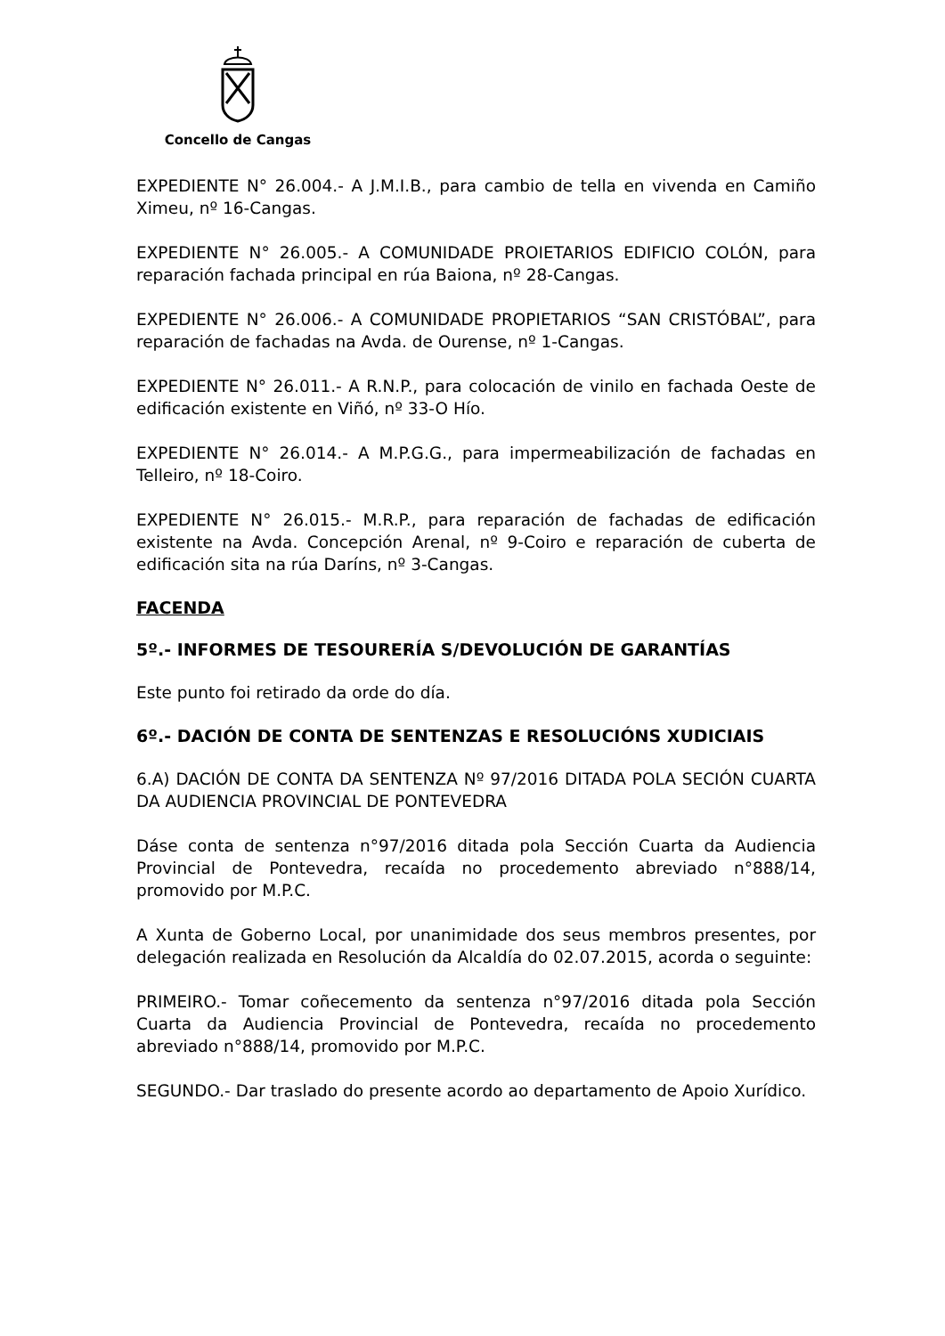Concello de Cangas
EXPEDIENTE N° 26.004.- A J.M.I.B., para cambio de tella en vivenda en Camiño Ximeu, nº 16-Cangas.
EXPEDIENTE N° 26.005.- A COMUNIDADE PROIETARIOS EDIFICIO COLÓN, para reparación fachada principal en rúa Baiona, nº 28-Cangas.
EXPEDIENTE N° 26.006.- A COMUNIDADE PROPIETARIOS “SAN CRISTÓBAL”, para reparación de fachadas na Avda. de Ourense, nº 1-Cangas.
EXPEDIENTE N° 26.011.- A R.N.P., para colocación de vinilo en fachada Oeste de edificación existente en Viñó, nº 33-O Hío.
EXPEDIENTE N° 26.014.- A M.P.G.G., para impermeabilización de fachadas en Telleiro, nº 18-Coiro.
EXPEDIENTE N° 26.015.- M.R.P., para reparación de fachadas de edificación existente na Avda. Concepción Arenal, nº 9-Coiro e reparación de cuberta de edificación sita na rúa Daríns, nº 3-Cangas.
FACENDA
5º.- INFORMES DE TESOURERÍA S/DEVOLUCIÓN DE GARANTÍAS
Este punto foi retirado da orde do día.
6º.- DACIÓN DE CONTA DE SENTENZAS E RESOLUCIÓNS XUDICIAIS
6.A) DACIÓN DE CONTA DA SENTENZA Nº 97/2016 DITADA POLA SECIÓN CUARTA DA AUDIENCIA PROVINCIAL DE PONTEVEDRA
Dáse conta de sentenza n°97/2016 ditada pola Sección Cuarta da Audiencia Provincial de Pontevedra, recaída no procedemento abreviado n°888/14, promovido por M.P.C.
A Xunta de Goberno Local, por unanimidade dos seus membros presentes, por delegación realizada en Resolución da Alcaldía do 02.07.2015, acorda o seguinte:
PRIMEIRO.- Tomar coñecemento da sentenza n°97/2016 ditada pola Sección Cuarta da Audiencia Provincial de Pontevedra, recaída no procedemento abreviado n°888/14, promovido por M.P.C.
SEGUNDO.- Dar traslado do presente acordo ao departamento de Apoio Xurídico.